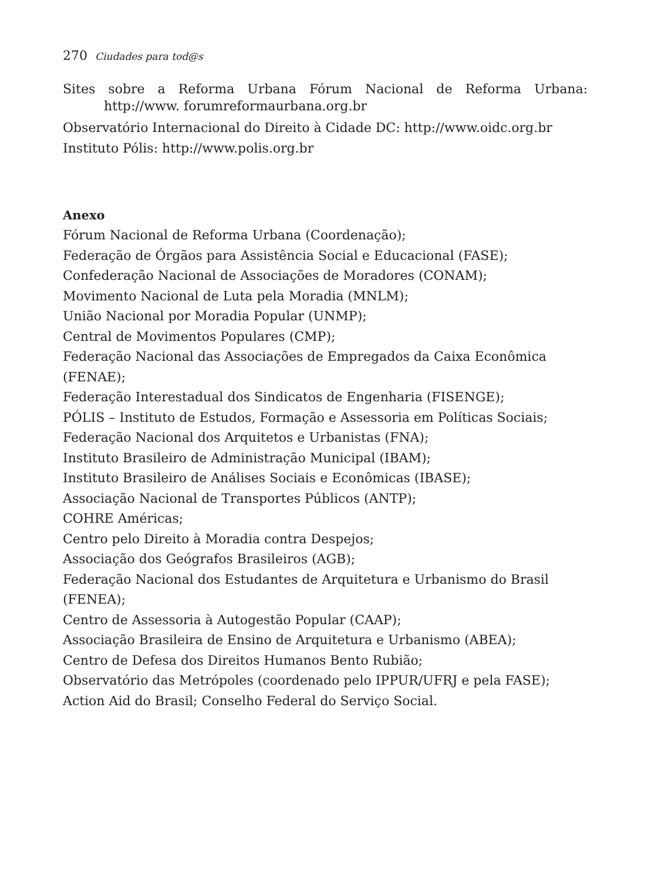270 Ciudades para tod@s
Sites sobre a Reforma Urbana Fórum Nacional de Reforma Urbana: http://www. forumreformaurbana.org.br
Observatório Internacional do Direito à Cidade DC: http://www.oidc.org.br
Instituto Pólis: http://www.polis.org.br
Anexo
Fórum Nacional de Reforma Urbana (Coordenação);
Federação de Órgãos para Assistência Social e Educacional (FASE);
Confederação Nacional de Associações de Moradores (CONAM);
Movimento Nacional de Luta pela Moradia (MNLM);
União Nacional por Moradia Popular (UNMP);
Central de Movimentos Populares (CMP);
Federação Nacional das Associações de Empregados da Caixa Econômica (FENAE);
Federação Interestadual dos Sindicatos de Engenharia (FISENGE);
PÓLIS – Instituto de Estudos, Formação e Assessoria em Políticas Sociais;
Federação Nacional dos Arquitetos e Urbanistas (FNA);
Instituto Brasileiro de Administração Municipal (IBAM);
Instituto Brasileiro de Análises Sociais e Econômicas (IBASE);
Associação Nacional de Transportes Públicos (ANTP);
COHRE Américas;
Centro pelo Direito à Moradia contra Despejos;
Associação dos Geógrafos Brasileiros (AGB);
Federação Nacional dos Estudantes de Arquitetura e Urbanismo do Brasil (FENEA);
Centro de Assessoria à Autogestão Popular (CAAP);
Associação Brasileira de Ensino de Arquitetura e Urbanismo (ABEA);
Centro de Defesa dos Direitos Humanos Bento Rubião;
Observatório das Metrópoles (coordenado pelo IPPUR/UFRJ e pela FASE);
Action Aid do Brasil; Conselho Federal do Serviço Social.